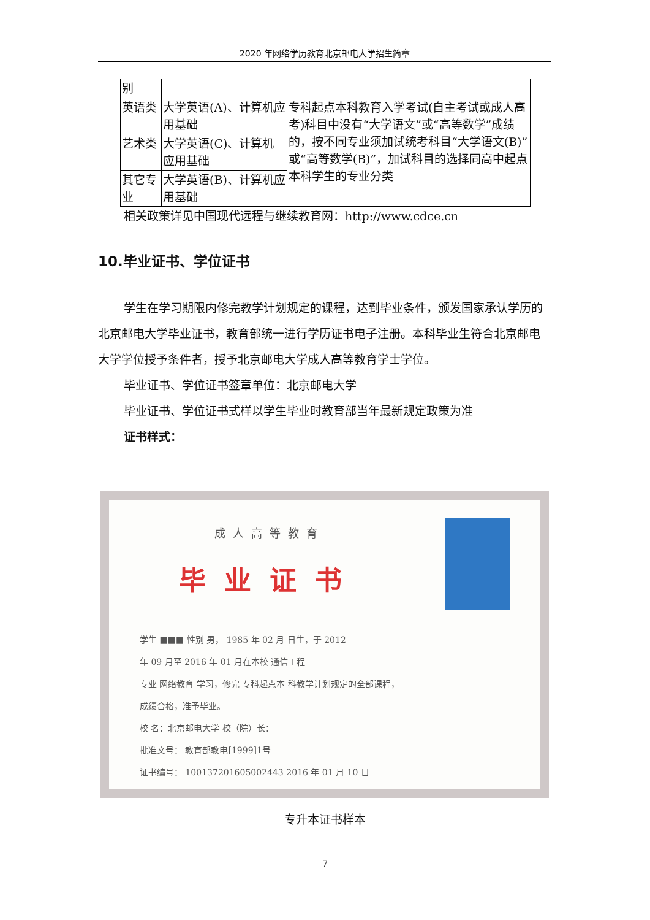2020 年网络学历教育北京邮电大学招生简章
| 别 | | |
| 英语类 | 大学英语(A)、计算机应用基础 | 专科起点本科教育入学考试(自主考试或成人高考)科目中没有“大学语文”或“高等数学”成绩的，按不同专业须加试统考科目“大学语文(B)”或“高等数学(B)”，加试科目的选择同高中起点本科学生的专业分类 |
| 艺术类 | 大学英语(C)、计算机应用基础 | |
| 其它专业 | 大学英语(B)、计算机应用基础 | |
相关政策详见中国现代远程与继续教育网：http://www.cdce.cn
10.毕业证书、学位证书
学生在学习期限内修完教学计划规定的课程，达到毕业条件，颁发国家承认学历的北京邮电大学毕业证书，教育部统一进行学历证书电子注册。本科毕业生符合北京邮电大学学位授予条件者，授予北京邮电大学成人高等教育学士学位。
毕业证书、学位证书签章单位：北京邮电大学
毕业证书、学位证书式样以学生毕业时教育部当年最新规定政策为准
证书样式：
成人高等教育
毕业证书
学生 ■■■ 性别 男， 1985 年 02 月 日生，于 2012
年 09 月至 2016 年 01 月在本校 通信工程
专业 网络教育 学习，修完 专科起点本 科教学计划规定的全部课程，
成绩合格，准予毕业。
校 名：北京邮电大学 校（院）长：
批准文号： 教育部教电[1999]1号
证书编号： 100137201605002443 2016 年 01 月 10 日
专升本证书样本
7